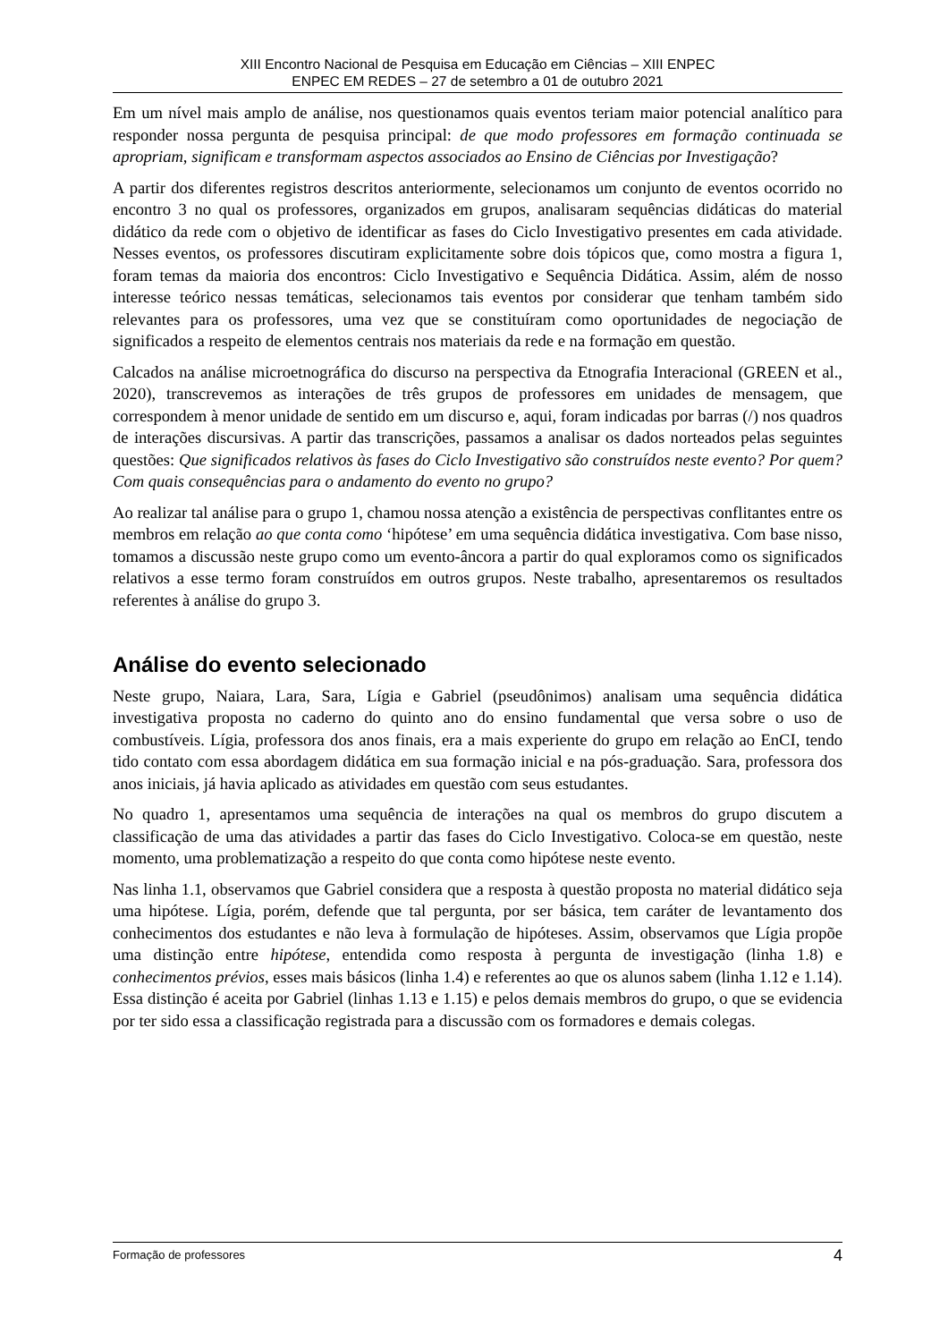XIII Encontro Nacional de Pesquisa em Educação em Ciências – XIII ENPEC
ENPEC EM REDES – 27 de setembro a 01 de outubro 2021
Em um nível mais amplo de análise, nos questionamos quais eventos teriam maior potencial analítico para responder nossa pergunta de pesquisa principal: de que modo professores em formação continuada se apropriam, significam e transformam aspectos associados ao Ensino de Ciências por Investigação?
A partir dos diferentes registros descritos anteriormente, selecionamos um conjunto de eventos ocorrido no encontro 3 no qual os professores, organizados em grupos, analisaram sequências didáticas do material didático da rede com o objetivo de identificar as fases do Ciclo Investigativo presentes em cada atividade. Nesses eventos, os professores discutiram explicitamente sobre dois tópicos que, como mostra a figura 1, foram temas da maioria dos encontros: Ciclo Investigativo e Sequência Didática. Assim, além de nosso interesse teórico nessas temáticas, selecionamos tais eventos por considerar que tenham também sido relevantes para os professores, uma vez que se constituíram como oportunidades de negociação de significados a respeito de elementos centrais nos materiais da rede e na formação em questão.
Calcados na análise microetnográfica do discurso na perspectiva da Etnografia Interacional (GREEN et al., 2020), transcrevemos as interações de três grupos de professores em unidades de mensagem, que correspondem à menor unidade de sentido em um discurso e, aqui, foram indicadas por barras (/) nos quadros de interações discursivas. A partir das transcrições, passamos a analisar os dados norteados pelas seguintes questões: Que significados relativos às fases do Ciclo Investigativo são construídos neste evento? Por quem? Com quais consequências para o andamento do evento no grupo?
Ao realizar tal análise para o grupo 1, chamou nossa atenção a existência de perspectivas conflitantes entre os membros em relação ao que conta como ‘hipótese’ em uma sequência didática investigativa. Com base nisso, tomamos a discussão neste grupo como um evento-âncora a partir do qual exploramos como os significados relativos a esse termo foram construídos em outros grupos. Neste trabalho, apresentaremos os resultados referentes à análise do grupo 3.
Análise do evento selecionado
Neste grupo, Naiara, Lara, Sara, Lígia e Gabriel (pseudônimos) analisam uma sequência didática investigativa proposta no caderno do quinto ano do ensino fundamental que versa sobre o uso de combustíveis. Lígia, professora dos anos finais, era a mais experiente do grupo em relação ao EnCI, tendo tido contato com essa abordagem didática em sua formação inicial e na pós-graduação. Sara, professora dos anos iniciais, já havia aplicado as atividades em questão com seus estudantes.
No quadro 1, apresentamos uma sequência de interações na qual os membros do grupo discutem a classificação de uma das atividades a partir das fases do Ciclo Investigativo. Coloca-se em questão, neste momento, uma problematização a respeito do que conta como hipótese neste evento.
Nas linha 1.1, observamos que Gabriel considera que a resposta à questão proposta no material didático seja uma hipótese. Lígia, porém, defende que tal pergunta, por ser básica, tem caráter de levantamento dos conhecimentos dos estudantes e não leva à formulação de hipóteses. Assim, observamos que Lígia propõe uma distinção entre hipótese, entendida como resposta à pergunta de investigação (linha 1.8) e conhecimentos prévios, esses mais básicos (linha 1.4) e referentes ao que os alunos sabem (linha 1.12 e 1.14). Essa distinção é aceita por Gabriel (linhas 1.13 e 1.15) e pelos demais membros do grupo, o que se evidencia por ter sido essa a classificação registrada para a discussão com os formadores e demais colegas.
Formação de professores 4